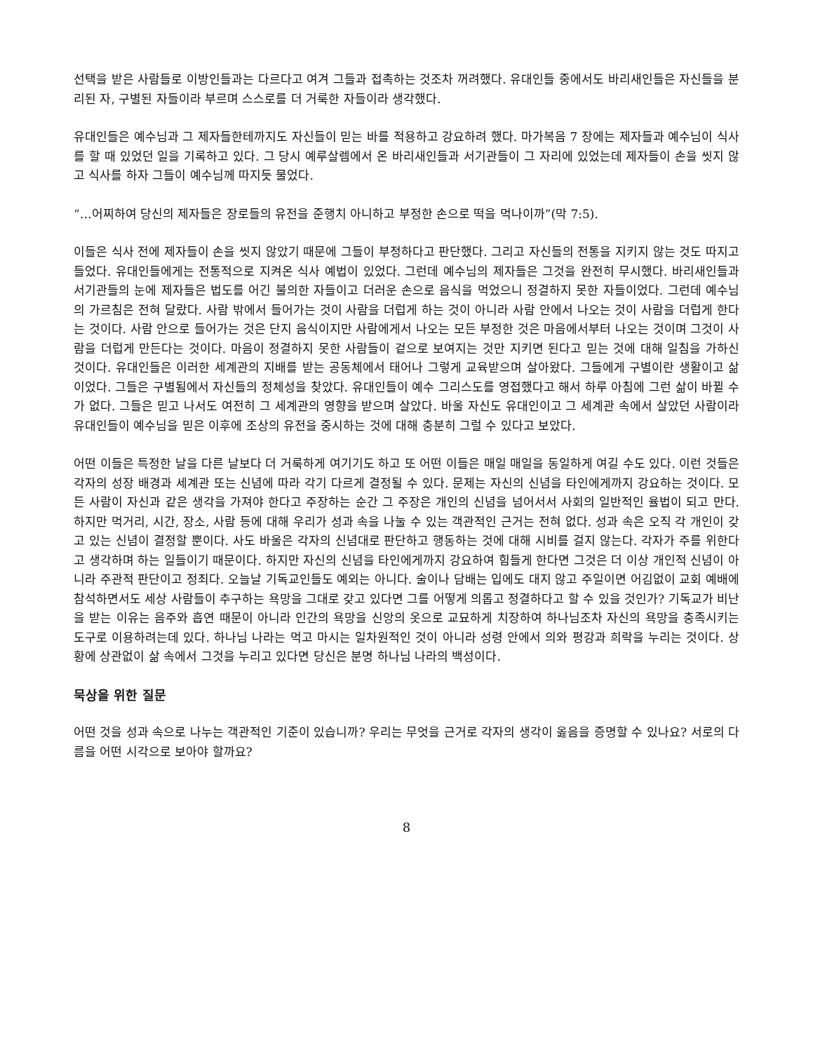선택을 받은 사람들로 이방인들과는 다르다고 여겨 그들과 접촉하는 것조차 꺼려했다. 유대인들 중에서도 바리새인들은 자신들을 분리된 자, 구별된 자들이라 부르며 스스로를 더 거룩한 자들이라 생각했다.
유대인들은 예수님과 그 제자들한테까지도 자신들이 믿는 바를 적용하고 강요하려 했다. 마가복음 7 장에는 제자들과 예수님이 식사를 할 때 있었던 일을 기록하고 있다. 그 당시 예루살렘에서 온 바리새인들과 서기관들이 그 자리에 있었는데 제자들이 손을 씻지 않고 식사를 하자 그들이 예수님께 따지듯 물었다.
“…어찌하여 당신의 제자들은 장로들의 유전을 준행치 아니하고 부정한 손으로 떡을 먹나이까”(막 7:5).
이들은 식사 전에 제자들이 손을 씻지 않았기 때문에 그들이 부정하다고 판단했다. 그리고 자신들의 전통을 지키지 않는 것도 따지고 들었다. 유대인들에게는 전통적으로 지켜온 식사 예법이 있었다. 그런데 예수님의 제자들은 그것을 완전히 무시했다. 바리새인들과 서기관들의 눈에 제자들은 법도를 어긴 불의한 자들이고 더러운 손으로 음식을 먹었으니 정결하지 못한 자들이었다. 그런데 예수님의 가르침은 전혀 달랐다. 사람 밖에서 들어가는 것이 사람을 더럽게 하는 것이 아니라 사람 안에서 나오는 것이 사람을 더럽게 한다는 것이다. 사람 안으로 들어가는 것은 단지 음식이지만 사람에게서 나오는 모든 부정한 것은 마음에서부터 나오는 것이며 그것이 사람을 더럽게 만든다는 것이다. 마음이 정결하지 못한 사람들이 겉으로 보여지는 것만 지키면 된다고 믿는 것에 대해 일침을 가하신 것이다. 유대인들은 이러한 세계관의 지배를 받는 공동체에서 태어나 그렇게 교육받으며 살아왔다. 그들에게 구별이란 생활이고 삶이었다. 그들은 구별됨에서 자신들의 정체성을 찾았다. 유대인들이 예수 그리스도를 영접했다고 해서 하루 아침에 그런 삶이 바뀔 수가 없다. 그들은 믿고 나서도 여전히 그 세계관의 영향을 받으며 살았다. 바울 자신도 유대인이고 그 세계관 속에서 살았던 사람이라 유대인들이 예수님을 믿은 이후에 조상의 유전을 중시하는 것에 대해 충분히 그럴 수 있다고 보았다.
어떤 이들은 특정한 날을 다른 날보다 더 거룩하게 여기기도 하고 또 어떤 이들은 매일 매일을 동일하게 여길 수도 있다. 이런 것들은 각자의 성장 배경과 세계관 또는 신념에 따라 각기 다르게 결정될 수 있다. 문제는 자신의 신념을 타인에게까지 강요하는 것이다. 모든 사람이 자신과 같은 생각을 가져야 한다고 주장하는 순간 그 주장은 개인의 신념을 넘어서서 사회의 일반적인 율법이 되고 만다. 하지만 먹거리, 시간, 장소, 사람 등에 대해 우리가 성과 속을 나눌 수 있는 객관적인 근거는 전혀 없다. 성과 속은 오직 각 개인이 갖고 있는 신념이 결정할 뿐이다. 사도 바울은 각자의 신념대로 판단하고 행동하는 것에 대해 시비를 걸지 않는다. 각자가 주를 위한다고 생각하며 하는 일들이기 때문이다. 하지만 자신의 신념을 타인에게까지 강요하여 힘들게 한다면 그것은 더 이상 개인적 신념이 아니라 주관적 판단이고 정죄다. 오늘날 기독교인들도 예외는 아니다. 술이나 담배는 입에도 대지 않고 주일이면 어김없이 교회 예배에 참석하면서도 세상 사람들이 추구하는 욕망을 그대로 갖고 있다면 그를 어떻게 의롭고 정결하다고 할 수 있을 것인가? 기독교가 비난을 받는 이유는 음주와 흡연 때문이 아니라 인간의 욕망을 신앙의 옷으로 교묘하게 치장하여 하나님조차 자신의 욕망을 충족시키는 도구로 이용하려는데 있다. 하나님 나라는 먹고 마시는 일차원적인 것이 아니라 성령 안에서 의와 평강과 희락을 누리는 것이다. 상황에 상관없이 삶 속에서 그것을 누리고 있다면 당신은 분명 하나님 나라의 백성이다.
묵상을 위한 질문
어떤 것을 성과 속으로 나누는 객관적인 기준이 있습니까? 우리는 무엇을 근거로 각자의 생각이 옳음을 증명할 수 있나요? 서로의 다름을 어떤 시각으로 보아야 할까요?
8